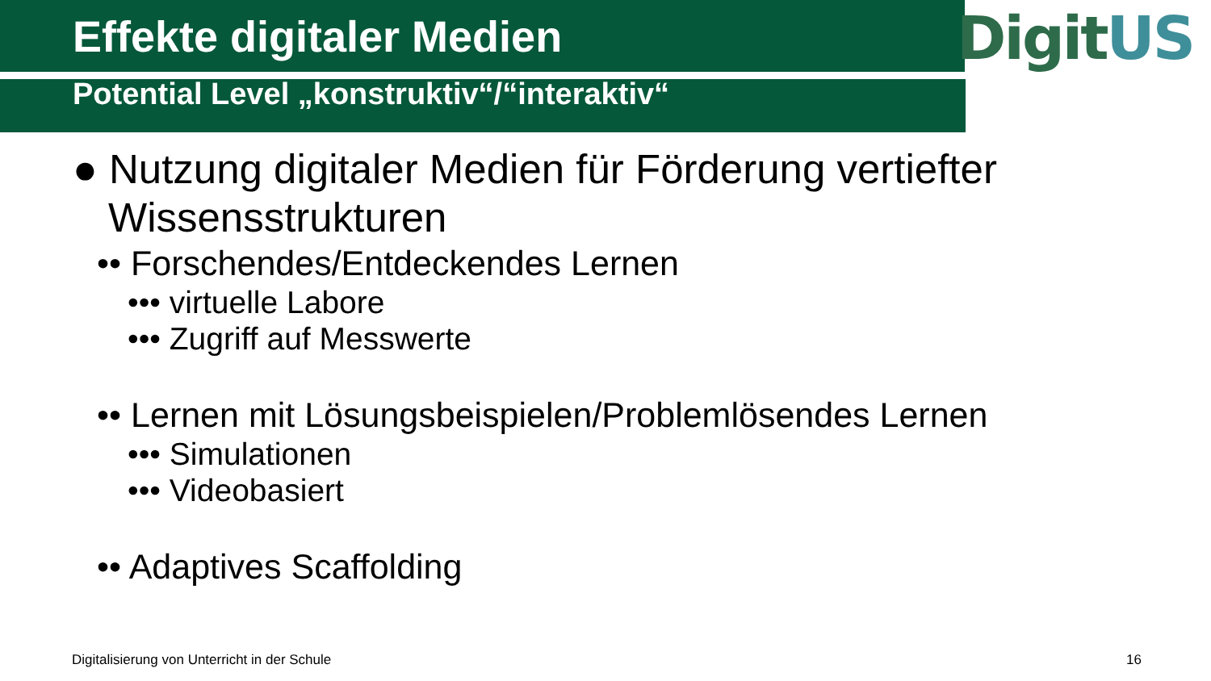Effekte digitaler Medien
DigitUS
Potential Level „konstruktiv“/“interaktiv“
● Nutzung digitaler Medien für Förderung vertiefter Wissensstrukturen
•• Forschendes/Entdeckendes Lernen
••• virtuelle Labore
••• Zugriff auf Messwerte
•• Lernen mit Lösungsbeispielen/Problemlösendes Lernen
••• Simulationen
••• Videobasiert
•• Adaptives Scaffolding
Digitalisierung von Unterricht in der Schule
16